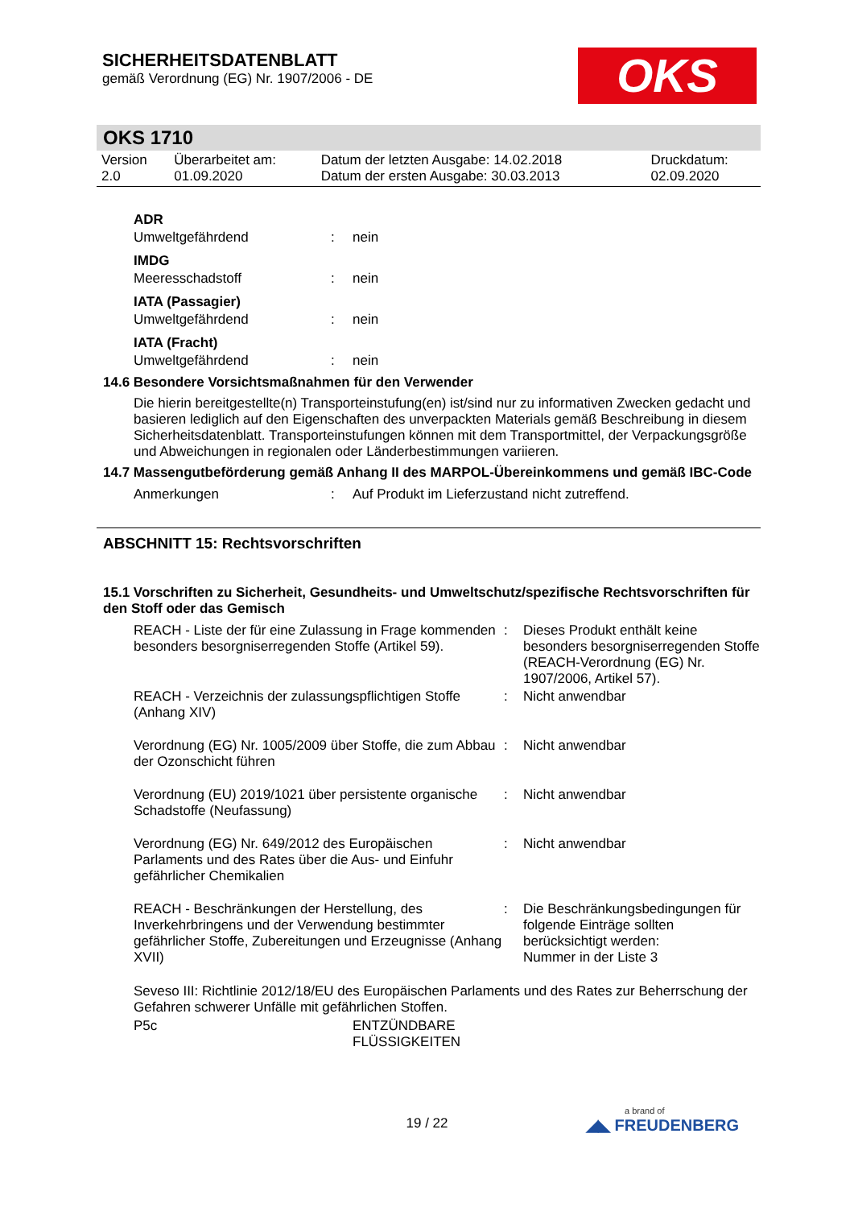SICHERHEITSDATENBLATT
gemäß Verordnung (EG) Nr. 1907/2006 - DE
OKS
OKS 1710
| Version 2.0 | Überarbeitet am: 01.09.2020 | Datum der letzten Ausgabe: 14.02.2018 Datum der ersten Ausgabe: 30.03.2013 | Druckdatum: 02.09.2020 |
| ADR | | |
| Umweltgefährdend | : | nein |
| IMDG | | |
| Meeresschadstoff | : | nein |
| IATA (Passagier) | | |
| Umweltgefährdend | : | nein |
| IATA (Fracht) | | |
| Umweltgefährdend | : | nein |
14.6 Besondere Vorsichtsmaßnahmen für den Verwender
Die hierin bereitgestellte(n) Transporteinstufung(en) ist/sind nur zu informativen Zwecken gedacht und basieren lediglich auf den Eigenschaften des unverpackten Materials gemäß Beschreibung in diesem Sicherheitsdatenblatt. Transporteinstufungen können mit dem Transportmittel, der Verpackungsgröße und Abweichungen in regionalen oder Länderbestimmungen variieren.
14.7 Massengutbeförderung gemäß Anhang II des MARPOL-Übereinkommens und gemäß IBC-Code
| Anmerkungen | : | Auf Produkt im Lieferzustand nicht zutreffend. |
ABSCHNITT 15: Rechtsvorschriften
15.1 Vorschriften zu Sicherheit, Gesundheits- und Umweltschutz/spezifische Rechtsvorschriften für den Stoff oder das Gemisch
| REACH - Liste der für eine Zulassung in Frage kommenden besonders besorgniserregenden Stoffe (Artikel 59). | : | Dieses Produkt enthält keine besonders besorgniserregenden Stoffe (REACH-Verordnung (EG) Nr. 1907/2006, Artikel 57). |
| REACH - Verzeichnis der zulassungspflichtigen Stoffe (Anhang XIV) | : | Nicht anwendbar |
| Verordnung (EG) Nr. 1005/2009 über Stoffe, die zum Abbau der Ozonschicht führen | : | Nicht anwendbar |
| Verordnung (EU) 2019/1021 über persistente organische Schadstoffe (Neufassung) | : | Nicht anwendbar |
| Verordnung (EG) Nr. 649/2012 des Europäischen Parlaments und des Rates über die Aus- und Einfuhr gefährlicher Chemikalien | : | Nicht anwendbar |
| REACH - Beschränkungen der Herstellung, des Inverkehrbringens und der Verwendung bestimmter gefährlicher Stoffe, Zubereitungen und Erzeugnisse (Anhang XVII) | : | Die Beschränkungsbedingungen für folgende Einträge sollten berücksichtigt werden: Nummer in der Liste 3 |
Seveso III: Richtlinie 2012/18/EU des Europäischen Parlaments und des Rates zur Beherrschung der Gefahren schwerer Unfälle mit gefährlichen Stoffen.
| P5c | ENTZÜNDBARE FLÜSSIGKEITEN |
19 / 22
a brand of
◢◣ FREUDENBERG